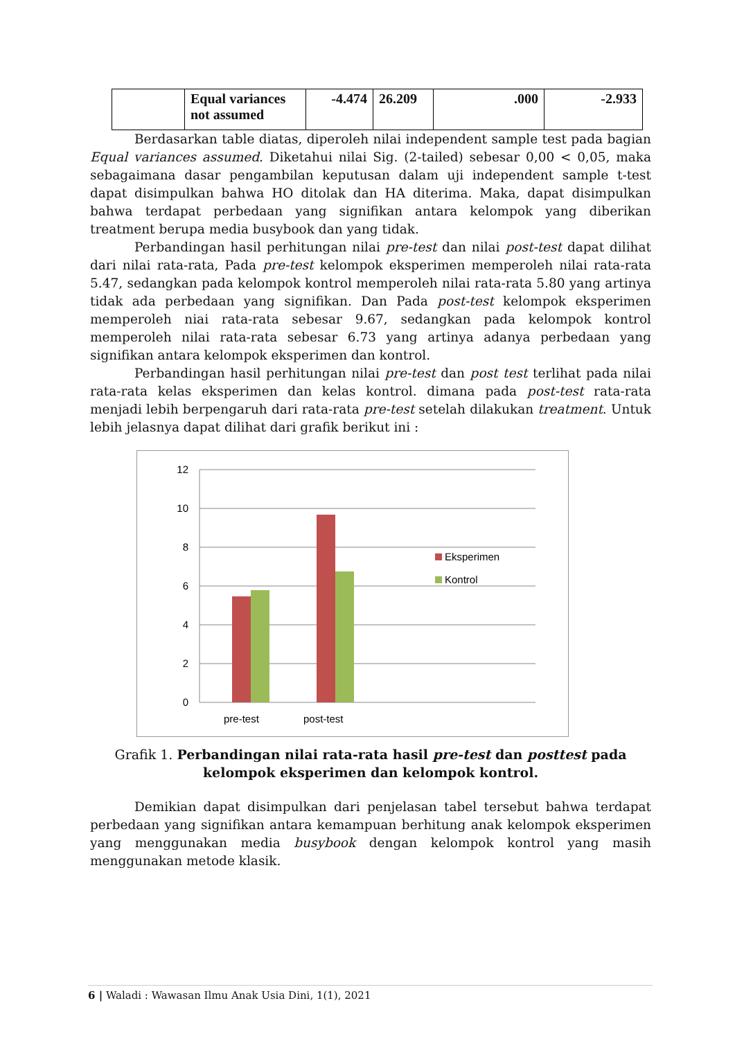| | Equal variances not assumed | -4.474 | 26.209 | .000 | -2.933 |
Berdasarkan table diatas, diperoleh nilai independent sample test pada bagian Equal variances assumed. Diketahui nilai Sig. (2-tailed) sebesar 0,00 < 0,05, maka sebagaimana dasar pengambilan keputusan dalam uji independent sample t-test dapat disimpulkan bahwa HO ditolak dan HA diterima. Maka, dapat disimpulkan bahwa terdapat perbedaan yang signifikan antara kelompok yang diberikan treatment berupa media busybook dan yang tidak.
Perbandingan hasil perhitungan nilai pre-test dan nilai post-test dapat dilihat dari nilai rata-rata, Pada pre-test kelompok eksperimen memperoleh nilai rata-rata 5.47, sedangkan pada kelompok kontrol memperoleh nilai rata-rata 5.80 yang artinya tidak ada perbedaan yang signifikan. Dan Pada post-test kelompok eksperimen memperoleh niai rata-rata sebesar 9.67, sedangkan pada kelompok kontrol memperoleh nilai rata-rata sebesar 6.73 yang artinya adanya perbedaan yang signifikan antara kelompok eksperimen dan kontrol.
Perbandingan hasil perhitungan nilai pre-test dan post test terlihat pada nilai rata-rata kelas eksperimen dan kelas kontrol. dimana pada post-test rata-rata menjadi lebih berpengaruh dari rata-rata pre-test setelah dilakukan treatment. Untuk lebih jelasnya dapat dilihat dari grafik berikut ini :
12
10
8
6
4
2
0
pre-test
post-test
Eksperimen
Kontrol
Grafik 1. Perbandingan nilai rata-rata hasil pre-test dan posttest pada
kelompok eksperimen dan kelompok kontrol.
Demikian dapat disimpulkan dari penjelasan tabel tersebut bahwa terdapat perbedaan yang signifikan antara kemampuan berhitung anak kelompok eksperimen yang menggunakan media busybook dengan kelompok kontrol yang masih menggunakan metode klasik.
6 | Waladi : Wawasan Ilmu Anak Usia Dini, 1(1), 2021